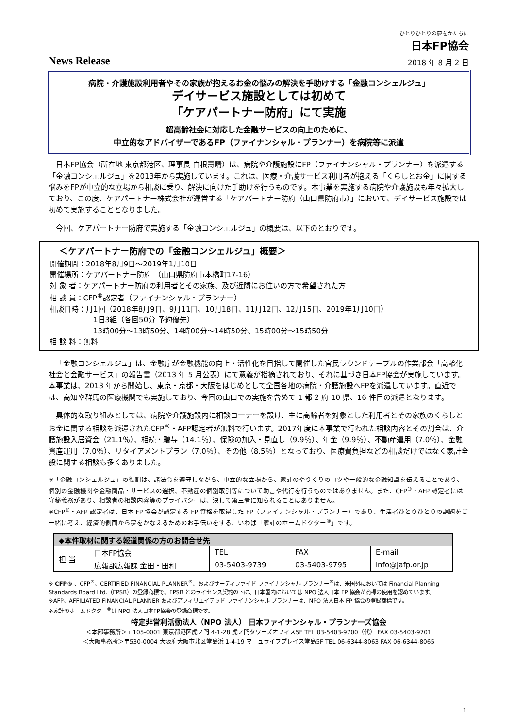ひとりひとりの夢をかたちに
日本FP協会
News Release 2018 年 8 月 2 日
病院・介護施設利用者やその家族が抱えるお金の悩みの解決を手助けする「金融コンシェルジュ」
デイサービス施設としては初めて
「ケアパートナー防府」にて実施
超高齢社会に対応した金融サービスの向上のために、
中立的なアドバイザーであるFP（ファイナンシャル・プランナー）を病院等に派遣
日本FP協会（所在地 東京都港区、理事長 白根壽晴）は、病院や介護施設にFP（ファイナンシャル・プランナー）を派遣する「金融コンシェルジュ」を2013年から実施しています。これは、医療・介護サービス利用者が抱える「くらしとお金」に関する悩みをFPが中立的な立場から相談に乗り、解決に向けた手助けを行うものです。本事業を実施する病院や介護施設も年々拡大しており、この度、ケアパートナー株式会社が運営する「ケアパートナー防府（山口県防府市）」において、デイサービス施設では初めて実施することとなりました。
今回、ケアパートナー防府で実施する「金融コンシェルジュ」の概要は、以下のとおりです。
＜ケアパートナー防府での「金融コンシェルジュ」概要＞
開催期間：2018年8月9日～2019年1月10日
開催場所：ケアパートナー防府 （山口県防府市本橋町17-16）
対 象 者：ケアパートナー防府の利用者とその家族、及び近隣にお住いの方で希望された方
相 談 員：CFP<sup>®</sup>認定者（ファイナンシャル・プランナー）
相談日時：月1回（2018年8月9日、9月11日、10月18日、11月12日、12月15日、2019年1月10日）
1日3組（各回50分 予約優先）
13時00分～13時50分、14時00分～14時50分、15時00分～15時50分
相 談 料：無料
「金融コンシェルジュ」は、金融庁が金融機能の向上・活性化を目指して開催した官民ラウンドテーブルの作業部会「高齢化社会と金融サービス」の報告書（2013 年 5 月公表）にて意義が指摘されており、それに基づき日本FP協会が実施しています。本事業は、2013 年から開始し、東京・京都・大阪をはじめとして全国各地の病院・介護施設へFPを派遣しています。直近では、高知や群馬の医療機関でも実施しており、今回の山口での実施を含めて 1 都 2 府 10 県、16 件目の派遣となります。
具体的な取り組みとしては、病院や介護施設内に相談コーナーを設け、主に高齢者を対象とした利用者とその家族のくらしとお金に関する相談を派遣されたCFP<sup>®</sup>・AFP認定者が無料で行います。2017年度に本事業で行われた相談内容とその割合は、介護施設入居資金（21.1％）、相続・贈与（14.1％）、保険の加入・見直し（9.9％）、年金（9.9％）、不動産運用（7.0％）、金融資産運用（7.0％）、リタイアメントプラン（7.0％）、その他（8.5％）となっており、医療費負担などの相談だけではなく家計全般に関する相談も多くありました。
※「金融コンシェルジュ」の役割は、諸法令を遵守しながら、中立的な立場から、家計のやりくりのコツや一般的な金融知識を伝えることであり、個別の金融機関や金融商品・サービスの選択、不動産の個別取引等について助言や代行を行うものではありません。また、CFP<sup>®</sup>・AFP 認定者には守秘義務があり、相談者の相談内容等のプライバシーは、決して第三者に知られることはありません。
※CFP<sup>®</sup>・AFP 認定者は、日本 FP 協会が認定する FP 資格を取得した FP（ファイナンシャル・プランナー）であり、生活者ひとりひとりの課題をご一緒に考え、経済的側面から夢をかなえるためのお手伝いをする、いわば「家計のホームドクター<sup>®</sup>」です。
| ◆本件取材に関する報道関係の方のお問合せ先 | | | | |
| --- | --- | --- | --- | --- |
| 担 当 | 日本FP協会 | TEL | FAX | E-mail |
| | 広報部広報課 金田・田和 | 03-5403-9739 | 03-5403-9795 | info@jafp.or.jp |
※ CFP® 、CFP<sup>®</sup>、CERTIFIED FINANCIAL PLANNER<sup>®</sup>、およびサーティファイド ファイナンシャル プランナー<sup>®</sup>は、米国外においては Financial Planning Standards Board Ltd.（FPSB）の登録商標で、FPSB とのライセンス契約の下に、日本国内においては NPO 法人日本 FP 協会が商標の使用を認めています。
※AFP、AFFILIATED FINANCIAL PLANNER およびアフィリエイテッド ファイナンシャル プランナーは、NPO 法人日本 FP 協会の登録商標です。
※家計のホームドクター<sup>®</sup>は NPO 法人日本FP協会の登録商標です。
特定非営利活動法人（NPO 法人） 日本ファイナンシャル・プランナーズ協会
＜本部事務所＞〒105-0001 東京都港区虎ノ門 4-1-28 虎ノ門タワーズオフィス5F TEL 03-5403-9700（代） FAX 03-5403-9701
＜大阪事務所＞〒530-0004 大阪府大阪市北区堂島浜 1-4-19 マニュライフプレイス堂島5F TEL 06-6344-8063 FAX 06-6344-8065
1